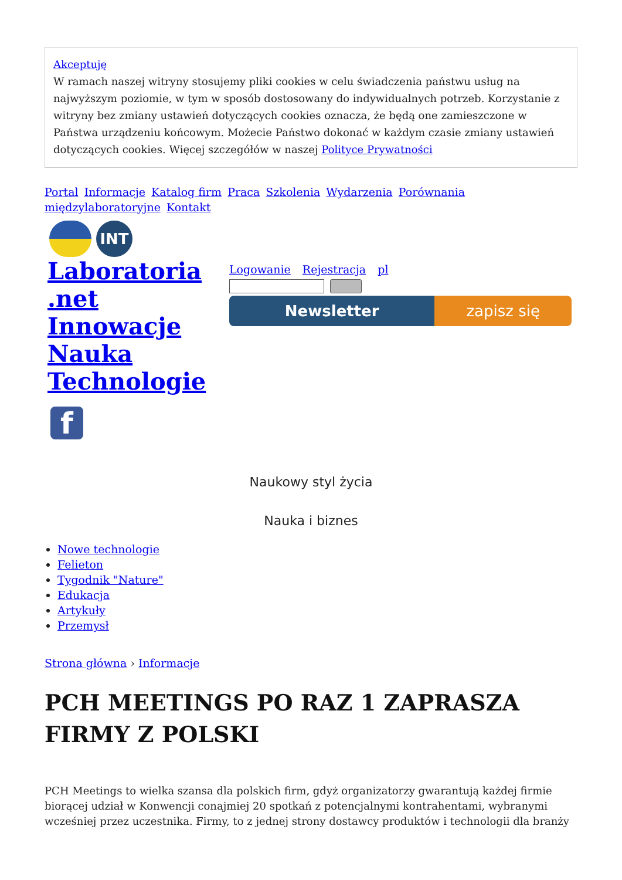Akceptuję
W ramach naszej witryny stosujemy pliki cookies w celu świadczenia państwu usług na najwyższym poziomie, w tym w sposób dostosowany do indywidualnych potrzeb. Korzystanie z witryny bez zmiany ustawień dotyczących cookies oznacza, że będą one zamieszczone w Państwa urządzeniu końcowym. Możecie Państwo dokonać w każdym czasie zmiany ustawień dotyczących cookies. Więcej szczegółów w naszej Polityce Prywatności
Portal Informacje Katalog firm Praca Szkolenia Wydarzenia Porównania międzylaboratoryjne Kontakt
INT
Laboratoria .net Innowacje Nauka Technologie
Logowanie Rejestracja pl
Newsletter zapisz się
f
Naukowy styl życia
Nauka i biznes
Nowe technologie
Felieton
Tygodnik "Nature"
Edukacja
Artykuły
Przemysł
Strona główna › Informacje
PCH MEETINGS PO RAZ 1 ZAPRASZA FIRMY Z POLSKI
PCH Meetings to wielka szansa dla polskich firm, gdyż organizatorzy gwarantują każdej firmie biorącej udział w Konwencji conajmiej 20 spotkań z potencjalnymi kontrahentami, wybranymi wcześniej przez uczestnika. Firmy, to z jednej strony dostawcy produktów i technologii dla branży